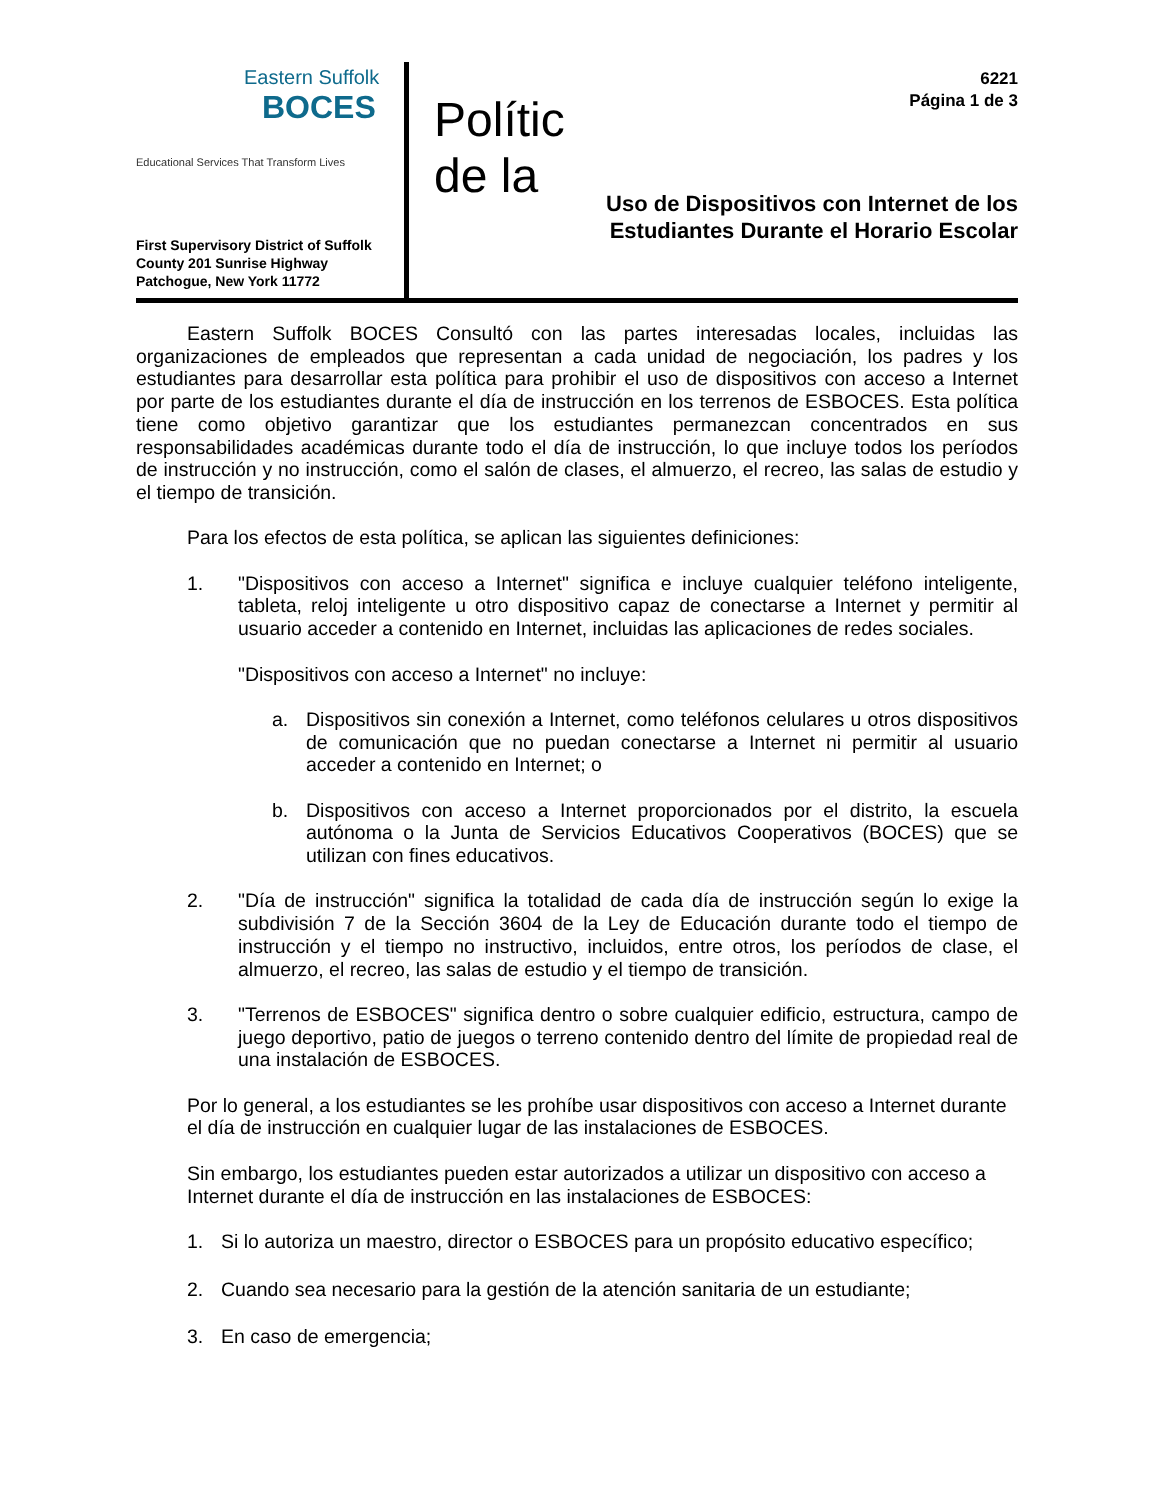Eastern Suffolk
BOCES
Educational Services That Transform Lives
First Supervisory District of Suffolk
County 201 Sunrise Highway
Patchogue, New York 11772
Polític de la
6221
Página 1 de 3
Uso de Dispositivos con Internet de los
Estudiantes Durante el Horario Escolar
Eastern Suffolk BOCES Consultó con las partes interesadas locales, incluidas las organizaciones de empleados que representan a cada unidad de negociación, los padres y los estudiantes para desarrollar esta política para prohibir el uso de dispositivos con acceso a Internet por parte de los estudiantes durante el día de instrucción en los terrenos de ESBOCES. Esta política tiene como objetivo garantizar que los estudiantes permanezcan concentrados en sus responsabilidades académicas durante todo el día de instrucción, lo que incluye todos los períodos de instrucción y no instrucción, como el salón de clases, el almuerzo, el recreo, las salas de estudio y el tiempo de transición.
Para los efectos de esta política, se aplican las siguientes definiciones:
1. "Dispositivos con acceso a Internet" significa e incluye cualquier teléfono inteligente, tableta, reloj inteligente u otro dispositivo capaz de conectarse a Internet y permitir al usuario acceder a contenido en Internet, incluidas las aplicaciones de redes sociales.
"Dispositivos con acceso a Internet" no incluye:
a. Dispositivos sin conexión a Internet, como teléfonos celulares u otros dispositivos de comunicación que no puedan conectarse a Internet ni permitir al usuario acceder a contenido en Internet; o
b. Dispositivos con acceso a Internet proporcionados por el distrito, la escuela autónoma o la Junta de Servicios Educativos Cooperativos (BOCES) que se utilizan con fines educativos.
2. "Día de instrucción" significa la totalidad de cada día de instrucción según lo exige la subdivisión 7 de la Sección 3604 de la Ley de Educación durante todo el tiempo de instrucción y el tiempo no instructivo, incluidos, entre otros, los períodos de clase, el almuerzo, el recreo, las salas de estudio y el tiempo de transición.
3. "Terrenos de ESBOCES" significa dentro o sobre cualquier edificio, estructura, campo de juego deportivo, patio de juegos o terreno contenido dentro del límite de propiedad real de una instalación de ESBOCES.
Por lo general, a los estudiantes se les prohíbe usar dispositivos con acceso a Internet durante el día de instrucción en cualquier lugar de las instalaciones de ESBOCES.
Sin embargo, los estudiantes pueden estar autorizados a utilizar un dispositivo con acceso a Internet durante el día de instrucción en las instalaciones de ESBOCES:
1. Si lo autoriza un maestro, director o ESBOCES para un propósito educativo específico;
2. Cuando sea necesario para la gestión de la atención sanitaria de un estudiante;
3. En caso de emergencia;